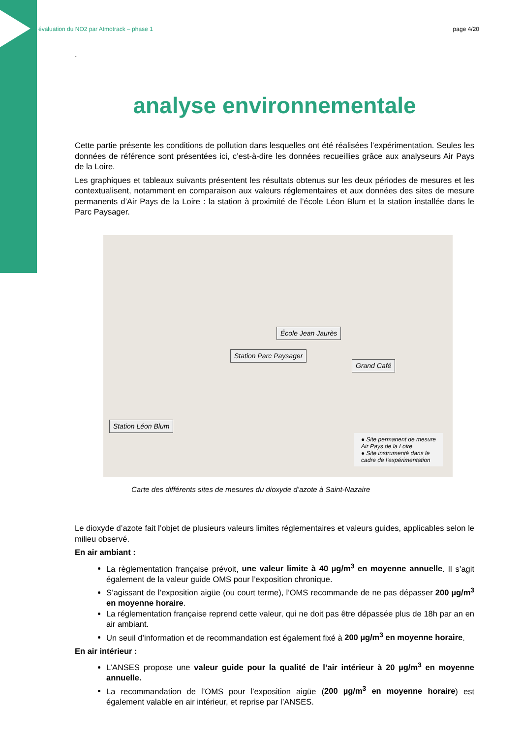évaluation du NO2 par Atmotrack – phase 1 page 4/20
.
analyse environnementale
Cette partie présente les conditions de pollution dans lesquelles ont été réalisées l’expérimentation. Seules les données de référence sont présentées ici, c’est-à-dire les données recueillies grâce aux analyseurs Air Pays de la Loire.
Les graphiques et tableaux suivants présentent les résultats obtenus sur les deux périodes de mesures et les contextualisent, notamment en comparaison aux valeurs réglementaires et aux données des sites de mesure permanents d’Air Pays de la Loire : la station à proximité de l’école Léon Blum et la station installée dans le Parc Paysager.
École Jean Jaurès
Station Parc Paysager
Grand Café
Station Léon Blum
● Site permanent de mesure
Air Pays de la Loire
● Site instrumenté dans le
cadre de l’expérimentation
Carte des différents sites de mesures du dioxyde d’azote à Saint-Nazaire
Le dioxyde d’azote fait l’objet de plusieurs valeurs limites réglementaires et valeurs guides, applicables selon le milieu observé.
En air ambiant :
La règlementation française prévoit, une valeur limite à 40 µg/m<sup>3</sup> en moyenne annuelle. Il s’agit également de la valeur guide OMS pour l’exposition chronique.
S’agissant de l’exposition aigüe (ou court terme), l’OMS recommande de ne pas dépasser 200 µg/m<sup>3</sup> en moyenne horaire.
La réglementation française reprend cette valeur, qui ne doit pas être dépassée plus de 18h par an en air ambiant.
Un seuil d’information et de recommandation est également fixé à 200 µg/m<sup>3</sup> en moyenne horaire.
En air intérieur :
L’ANSES propose une valeur guide pour la qualité de l’air intérieur à 20 µg/m<sup>3</sup> en moyenne annuelle.
La recommandation de l’OMS pour l’exposition aigüe (200 µg/m<sup>3</sup> en moyenne horaire) est également valable en air intérieur, et reprise par l’ANSES.